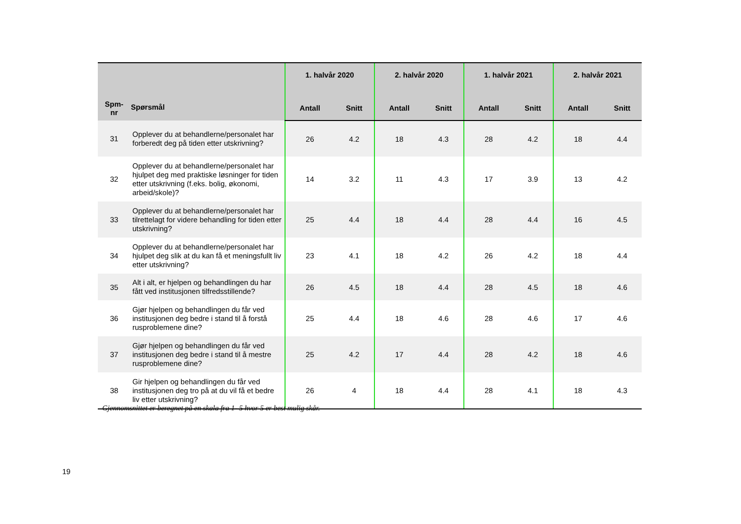| Spm- nr | Spørsmål | 1. halvår 2020 | | 2. halvår 2020 | | 1. halvår 2021 | | 2. halvår 2021 | |
| --- | --- | --- | --- | --- | --- | --- | --- | --- | --- |
| | | Antall | Snitt | Antall | Snitt | Antall | Snitt | Antall | Snitt |
| 31 | Opplever du at behandlerne/personalet har forberedt deg på tiden etter utskrivning? | 26 | 4.2 | 18 | 4.3 | 28 | 4.2 | 18 | 4.4 |
| 32 | Opplever du at behandlerne/personalet har hjulpet deg med praktiske løsninger for tiden etter utskrivning (f.eks. bolig, økonomi, arbeid/skole)? | 14 | 3.2 | 11 | 4.3 | 17 | 3.9 | 13 | 4.2 |
| 33 | Opplever du at behandlerne/personalet har tilrettelagt for videre behandling for tiden etter utskrivning? | 25 | 4.4 | 18 | 4.4 | 28 | 4.4 | 16 | 4.5 |
| 34 | Opplever du at behandlerne/personalet har hjulpet deg slik at du kan få et meningsfullt liv etter utskrivning? | 23 | 4.1 | 18 | 4.2 | 26 | 4.2 | 18 | 4.4 |
| 35 | Alt i alt, er hjelpen og behandlingen du har fått ved institusjonen tilfredsstillende? | 26 | 4.5 | 18 | 4.4 | 28 | 4.5 | 18 | 4.6 |
| 36 | Gjør hjelpen og behandlingen du får ved institusjonen deg bedre i stand til å forstå rusproblemene dine? | 25 | 4.4 | 18 | 4.6 | 28 | 4.6 | 17 | 4.6 |
| 37 | Gjør hjelpen og behandlingen du får ved institusjonen deg bedre i stand til å mestre rusproblemene dine? | 25 | 4.2 | 17 | 4.4 | 28 | 4.2 | 18 | 4.6 |
| 38 | Gir hjelpen og behandlingen du får ved institusjonen deg tro på at du vil få et bedre liv etter utskrivning? | 26 | 4 | 18 | 4.4 | 28 | 4.1 | 18 | 4.3 |
Gjennomsnittet er beregnet på en skala fra 1- 5 hvor 5 er best mulig skår.
19